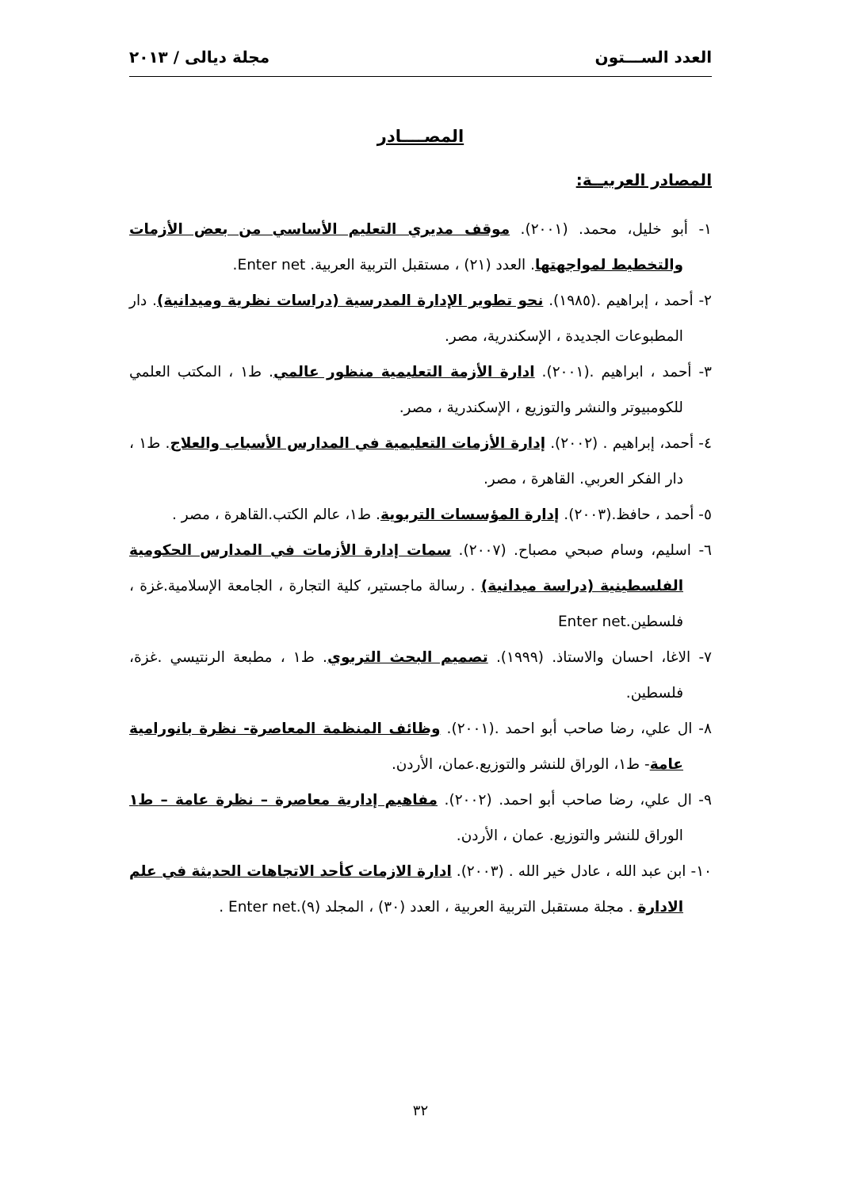العدد الســـتون مجلة ديالى / ٢٠١٣
المصــــادر
المصادر العربيــة:
١- أبو خليل، محمد. (٢٠٠١). موقف مديري التعليم الأساسي من بعض الأزمات والتخطيط لمواجهتها. العدد (٢١) ، مستقبل التربية العربية. Enter net.
٢- أحمد ، إبراهيم .(١٩٨٥). نحو تطوير الإدارة المدرسية (دراسات نظرية وميدانية). دار المطبوعات الجديدة ، الإسكندرية، مصر.
٣- أحمد ، ابراهيم .(٢٠٠١). ادارة الأزمة التعليمية منظور عالمي. ط١ ، المكتب العلمي للكومبيوتر والنشر والتوزيع ، الإسكندرية ، مصر.
٤- أحمد، إبراهيم . (٢٠٠٢). إدارة الأزمات التعليمية في المدارس الأسباب والعلاج. ط١ ، دار الفكر العربي. القاهرة ، مصر.
٥- أحمد ، حافظ.(٢٠٠٣). إدارة المؤسسات التربوية. ط١، عالم الكتب.القاهرة ، مصر .
٦- اسليم، وسام صبحي مصباح. (٢٠٠٧). سمات إدارة الأزمات في المدارس الحكومية الفلسطينية (دراسة ميدانية) . رسالة ماجستير، كلية التجارة ، الجامعة الإسلامية.غزة ، فلسطين.Enter net
٧- الاغا، احسان والاستاذ. (١٩٩٩). تصميم البحث التربوي. ط١ ، مطبعة الرنتيسي .غزة، فلسطين.
٨- ال علي، رضا صاحب أبو احمد .(٢٠٠١). وظائف المنظمة المعاصرة- نظرة بانورامية عامة- ط١، الوراق للنشر والتوزيع.عمان، الأردن.
٩- ال علي، رضا صاحب أبو احمد. (٢٠٠٢). مفاهيم إدارية معاصرة – نظرة عامة – ط١ الوراق للنشر والتوزيع. عمان ، الأردن.
١٠- ابن عبد الله ، عادل خير الله . (٢٠٠٣). ادارة الازمات كأحد الاتجاهات الحديثة في علم الادارة . مجلة مستقبل التربية العربية ، العدد (٣٠) ، المجلد (٩).Enter net .
٣٢